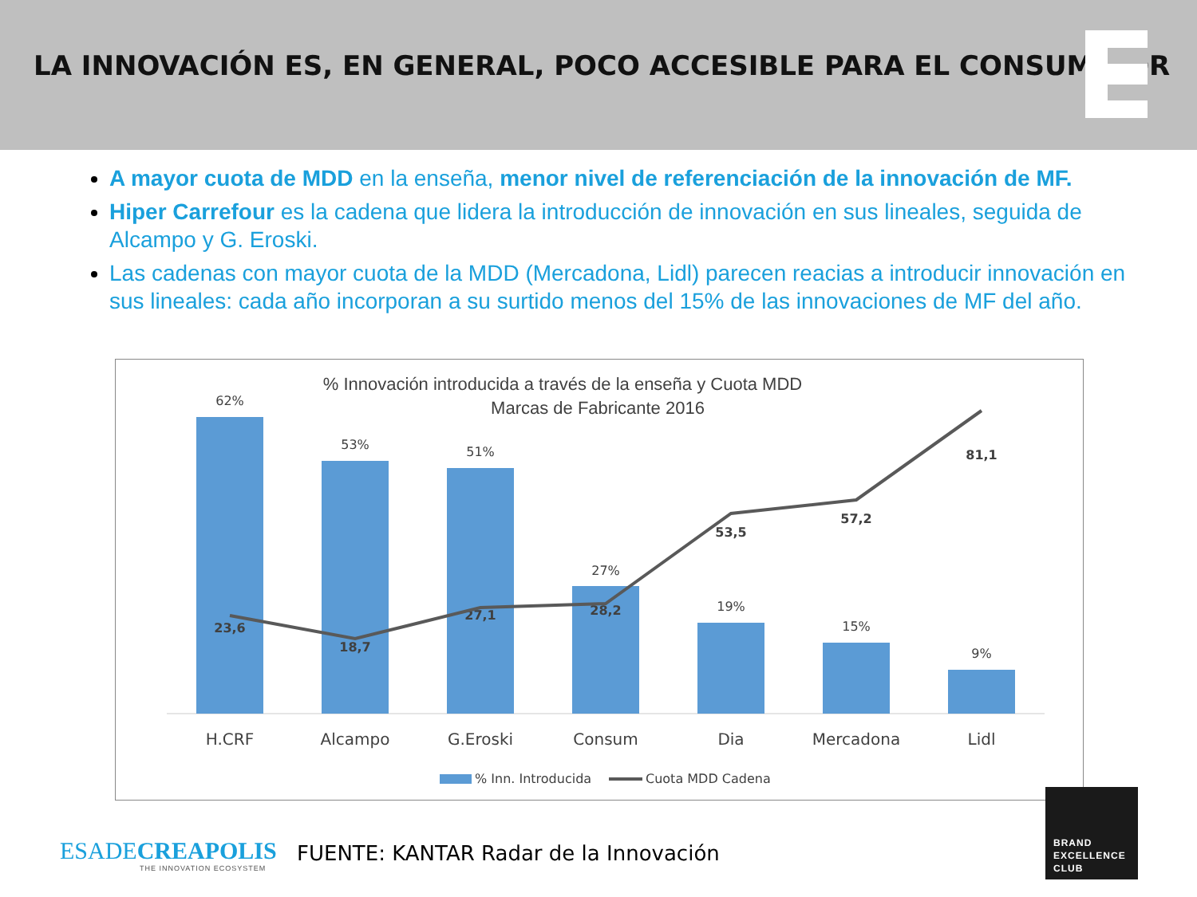LA INNOVACIÓN ES, EN GENERAL, POCO ACCESIBLE PARA EL CONSUMIDOR
A mayor cuota de MDD en la enseña, menor nivel de referenciación de la innovación de MF.
Hiper Carrefour es la cadena que lidera la introducción de innovación en sus lineales, seguida de Alcampo y G. Eroski.
Las cadenas con mayor cuota de la MDD (Mercadona, Lidl) parecen reacias a introducir innovación en sus lineales: cada año incorporan a su surtido menos del 15% de las innovaciones de MF del año.
% Innovación introducida a través de la enseña y Cuota MDD
Marcas de Fabricante 2016
62%
53%
51%
27%
19%
15%
9%
H.CRF
Alcampo
G.Eroski
Consum
Dia
Mercadona
Lidl
23,6
18,7
27,1
28,2
53,5
57,2
81,1
% Inn. Introducida
Cuota MDD Cadena
ESADECREAPOLIS
THE INNOVATION ECOSYSTEM
FUENTE: KANTAR Radar de la Innovación
BRAND
EXCELLENCE
CLUB